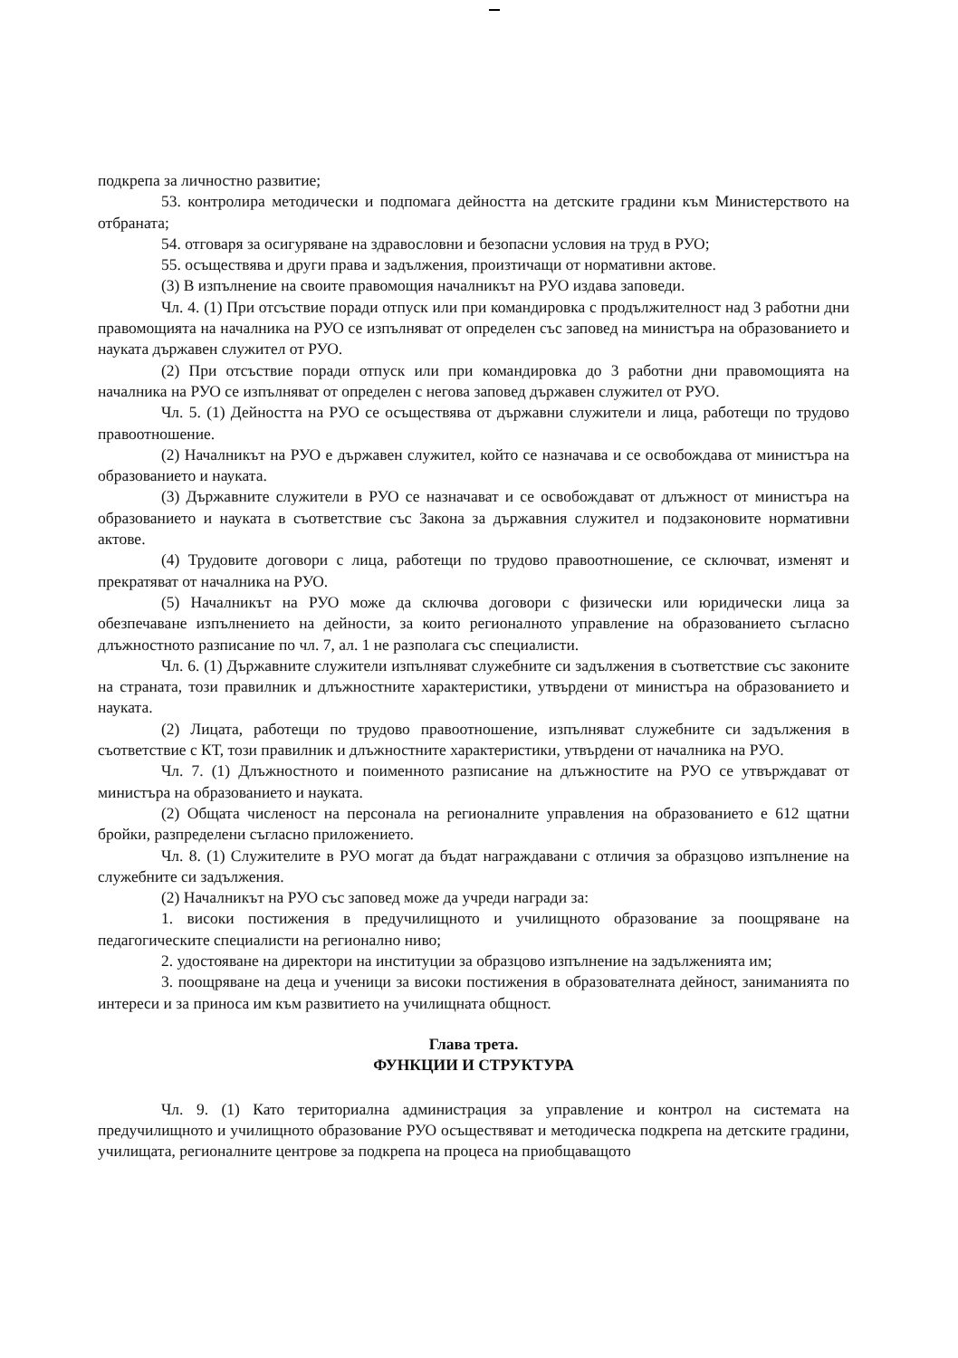подкрепа за личностно развитие;
53. контролира методически и подпомага дейността на детските градини към Министерството на отбраната;
54. отговаря за осигуряване на здравословни и безопасни условия на труд в РУО;
55. осъществява и други права и задължения, произтичащи от нормативни актове.
(3) В изпълнение на своите правомощия началникът на РУО издава заповеди.
Чл. 4. (1) При отсъствие поради отпуск или при командировка с продължителност над 3 работни дни правомощията на началника на РУО се изпълняват от определен със заповед на министъра на образованието и науката държавен служител от РУО.
(2) При отсъствие поради отпуск или при командировка до 3 работни дни правомощията на началника на РУО се изпълняват от определен с негова заповед държавен служител от РУО.
Чл. 5. (1) Дейността на РУО се осъществява от държавни служители и лица, работещи по трудово правоотношение.
(2) Началникът на РУО е държавен служител, който се назначава и се освобождава от министъра на образованието и науката.
(3) Държавните служители в РУО се назначават и се освобождават от длъжност от министъра на образованието и науката в съответствие със Закона за държавния служител и подзаконовите нормативни актове.
(4) Трудовите договори с лица, работещи по трудово правоотношение, се сключват, изменят и прекратяват от началника на РУО.
(5) Началникът на РУО може да сключва договори с физически или юридически лица за обезпечаване изпълнението на дейности, за които регионалното управление на образованието съгласно длъжностното разписание по чл. 7, ал. 1 не разполага със специалисти.
Чл. 6. (1) Държавните служители изпълняват служебните си задължения в съответствие със законите на страната, този правилник и длъжностните характеристики, утвърдени от министъра на образованието и науката.
(2) Лицата, работещи по трудово правоотношение, изпълняват служебните си задължения в съответствие с КТ, този правилник и длъжностните характеристики, утвърдени от началника на РУО.
Чл. 7. (1) Длъжностното и поименното разписание на длъжностите на РУО се утвърждават от министъра на образованието и науката.
(2) Общата численост на персонала на регионалните управления на образованието е 612 щатни бройки, разпределени съгласно приложението.
Чл. 8. (1) Служителите в РУО могат да бъдат награждавани с отличия за образцово изпълнение на служебните си задължения.
(2) Началникът на РУО със заповед може да учреди награди за:
1. високи постижения в предучилищното и училищното образование за поощряване на педагогическите специалисти на регионално ниво;
2. удостояване на директори на институции за образцово изпълнение на задълженията им;
3. поощряване на деца и ученици за високи постижения в образователната дейност, заниманията по интереси и за приноса им към развитието на училищната общност.
Глава трета.
ФУНКЦИИ И СТРУКТУРА
Чл. 9. (1) Като териториална администрация за управление и контрол на системата на предучилищното и училищното образование РУО осъществяват и методическа подкрепа на детските градини, училищата, регионалните центрове за подкрепа на процеса на приобщаващото